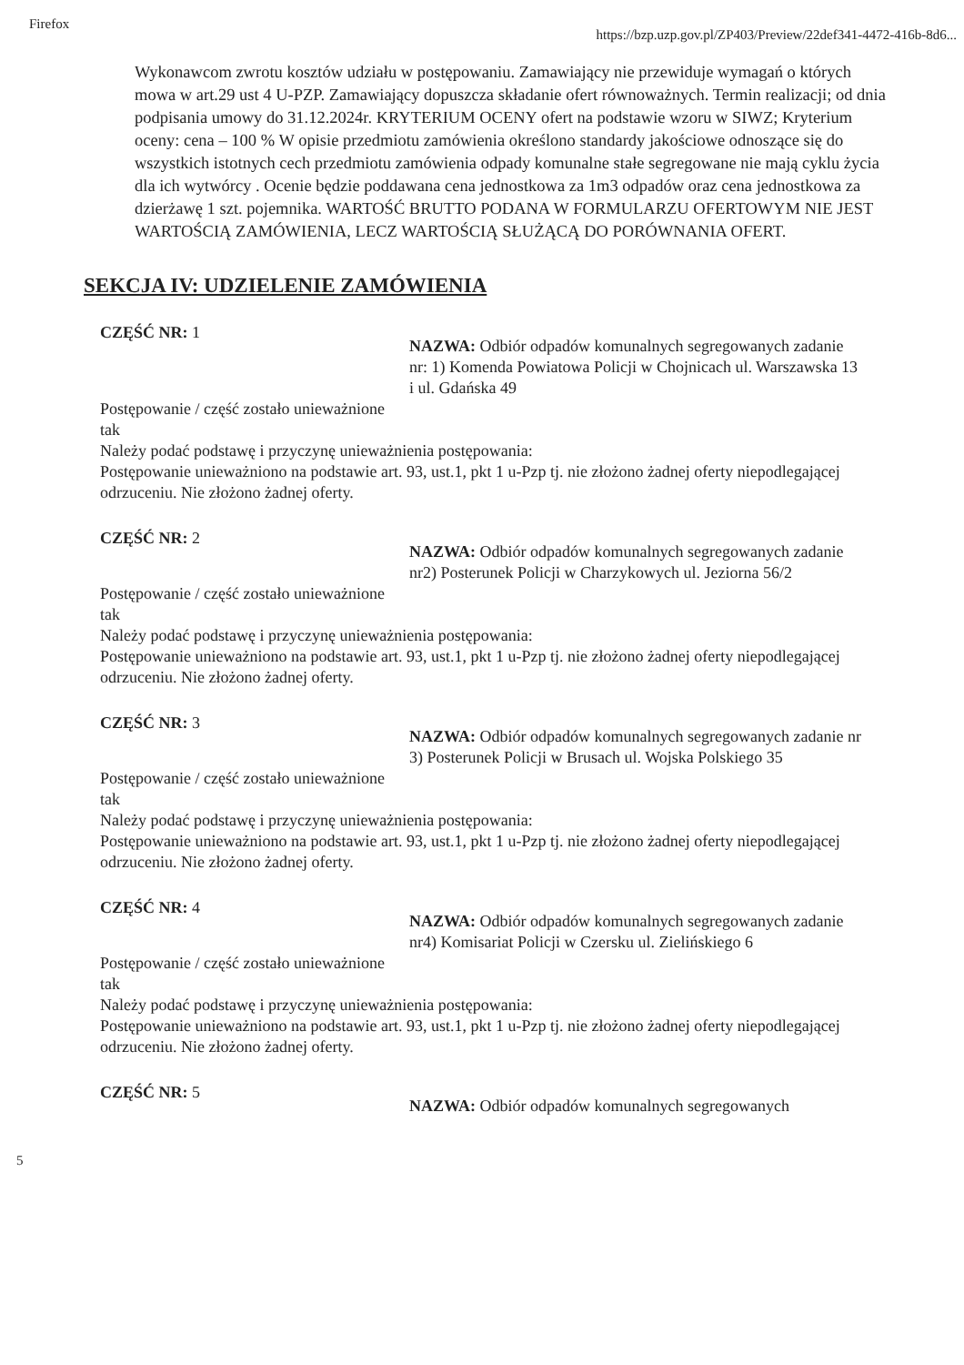Firefox
https://bzp.uzp.gov.pl/ZP403/Preview/22def341-4472-416b-8d6...
Wykonawcom zwrotu kosztów udziału w postępowaniu. Zamawiający nie przewiduje wymagań o których mowa w art.29 ust 4 U-PZP. Zamawiający dopuszcza składanie ofert równoważnych. Termin realizacji; od dnia podpisania umowy do 31.12.2024r. KRYTERIUM OCENY ofert na podstawie wzoru w SIWZ; Kryterium oceny: cena – 100 % W opisie przedmiotu zamówienia określono standardy jakościowe odnoszące się do wszystkich istotnych cech przedmiotu zamówienia odpady komunalne stałe segregowane nie mają cyklu życia dla ich wytwórcy . Ocenie będzie poddawana cena jednostkowa za 1m3 odpadów oraz cena jednostkowa za dzierżawę 1 szt. pojemnika. WARTOŚĆ BRUTTO PODANA W FORMULARZU OFERTOWYM NIE JEST WARTOŚCIĄ ZAMÓWIENIA, LECZ WARTOŚCIĄ SŁUŻĄCĄ DO PORÓWNANIA OFERT.
SEKCJA IV: UDZIELENIE ZAMÓWIENIA
CZĘŚĆ NR: 1
NAZWA: Odbiór odpadów komunalnych segregowanych zadanie nr: 1) Komenda Powiatowa Policji w Chojnicach ul. Warszawska 13 i ul. Gdańska 49
Postępowanie / część zostało unieważnione
tak
Należy podać podstawę i przyczynę unieważnienia postępowania:
Postępowanie unieważniono na podstawie art. 93, ust.1, pkt 1 u-Pzp tj. nie złożono żadnej oferty niepodlegającej odrzuceniu. Nie złożono żadnej oferty.
CZĘŚĆ NR: 2
NAZWA: Odbiór odpadów komunalnych segregowanych zadanie nr2) Posterunek Policji w Charzykowych ul. Jeziorna 56/2
Postępowanie / część zostało unieważnione
tak
Należy podać podstawę i przyczynę unieważnienia postępowania:
Postępowanie unieważniono na podstawie art. 93, ust.1, pkt 1 u-Pzp tj. nie złożono żadnej oferty niepodlegającej odrzuceniu. Nie złożono żadnej oferty.
CZĘŚĆ NR: 3
NAZWA: Odbiór odpadów komunalnych segregowanych zadanie nr 3) Posterunek Policji w Brusach ul. Wojska Polskiego 35
Postępowanie / część zostało unieważnione
tak
Należy podać podstawę i przyczynę unieważnienia postępowania:
Postępowanie unieważniono na podstawie art. 93, ust.1, pkt 1 u-Pzp tj. nie złożono żadnej oferty niepodlegającej odrzuceniu. Nie złożono żadnej oferty.
CZĘŚĆ NR: 4
NAZWA: Odbiór odpadów komunalnych segregowanych zadanie nr4) Komisariat Policji w Czersku ul. Zielińskiego 6
Postępowanie / część zostało unieważnione
tak
Należy podać podstawę i przyczynę unieważnienia postępowania:
Postępowanie unieważniono na podstawie art. 93, ust.1, pkt 1 u-Pzp tj. nie złożono żadnej oferty niepodlegającej odrzuceniu. Nie złożono żadnej oferty.
CZĘŚĆ NR: 5
NAZWA: Odbiór odpadów komunalnych segregowanych
5